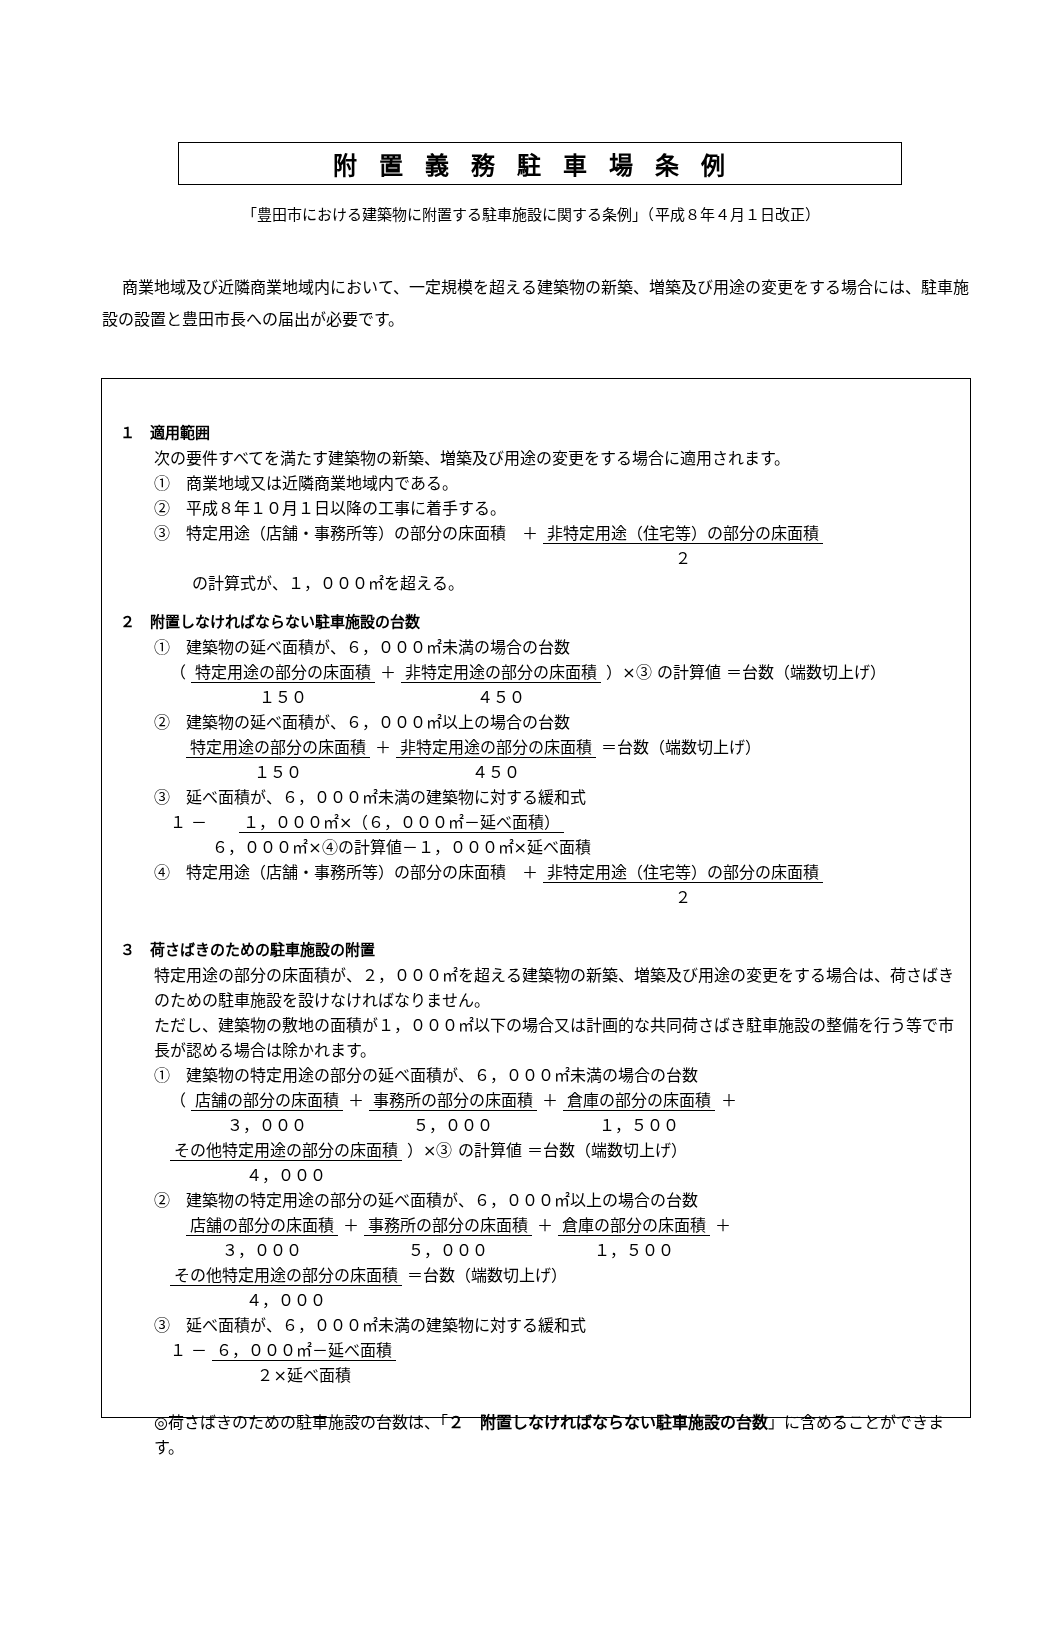附置義務駐車場条例
「豊田市における建築物に附置する駐車施設に関する条例」（平成８年４月１日改正）
商業地域及び近隣商業地域内において、一定規模を超える建築物の新築、増築及び用途の変更をする場合には、駐車施設の設置と豊田市長への届出が必要です。
１　適用範囲
次の要件すべてを満たす建築物の新築、増築及び用途の変更をする場合に適用されます。
①　商業地域又は近隣商業地域内である。
②　平成８年１０月１日以降の工事に着手する。
③　特定用途（店舗・事務所等）の部分の床面積　＋ 非特定用途（住宅等）の部分の床面積
２
の計算式が、１，０００㎡を超える。
２　附置しなければならない駐車施設の台数
①　建築物の延べ面積が、６，０００㎡未満の場合の台数
（ 特定用途の部分の床面積
１５０ ＋ 非特定用途の部分の床面積
４５０ ）×③ の計算値 ＝台数（端数切上げ）
②　建築物の延べ面積が、６，０００㎡以上の場合の台数
　特定用途の部分の床面積
１５０ ＋ 非特定用途の部分の床面積
４５０ ＝台数（端数切上げ）
③　延べ面積が、６，０００㎡未満の建築物に対する緩和式
１ － １，０００㎡×（６，０００㎡－延べ面積）
６，０００㎡×④の計算値－１，０００㎡×延べ面積
④　特定用途（店舗・事務所等）の部分の床面積　＋ 非特定用途（住宅等）の部分の床面積
２
３　荷さばきのための駐車施設の附置
特定用途の部分の床面積が、２，０００㎡を超える建築物の新築、増築及び用途の変更をする場合は、荷さばきのための駐車施設を設けなければなりません。
ただし、建築物の敷地の面積が１，０００㎡以下の場合又は計画的な共同荷さばき駐車施設の整備を行う等で市長が認める場合は除かれます。
①　建築物の特定用途の部分の延べ面積が、６，０００㎡未満の場合の台数
（ 店舗の部分の床面積
３，０００ ＋ 事務所の部分の床面積
５，０００ ＋ 倉庫の部分の床面積
１，５００ ＋ その他特定用途の部分の床面積
４，０００ ）×③ の計算値 ＝台数（端数切上げ）
②　建築物の特定用途の部分の延べ面積が、６，０００㎡以上の場合の台数
　店舗の部分の床面積
３，０００ ＋ 事務所の部分の床面積
５，０００ ＋ 倉庫の部分の床面積
１，５００ ＋ その他特定用途の部分の床面積
４，０００ ＝台数（端数切上げ）
③　延べ面積が、６，０００㎡未満の建築物に対する緩和式
１ － ６，０００㎡－延べ面積
２×延べ面積
◎荷さばきのための駐車施設の台数は、「２　附置しなければならない駐車施設の台数」に含めることができます。